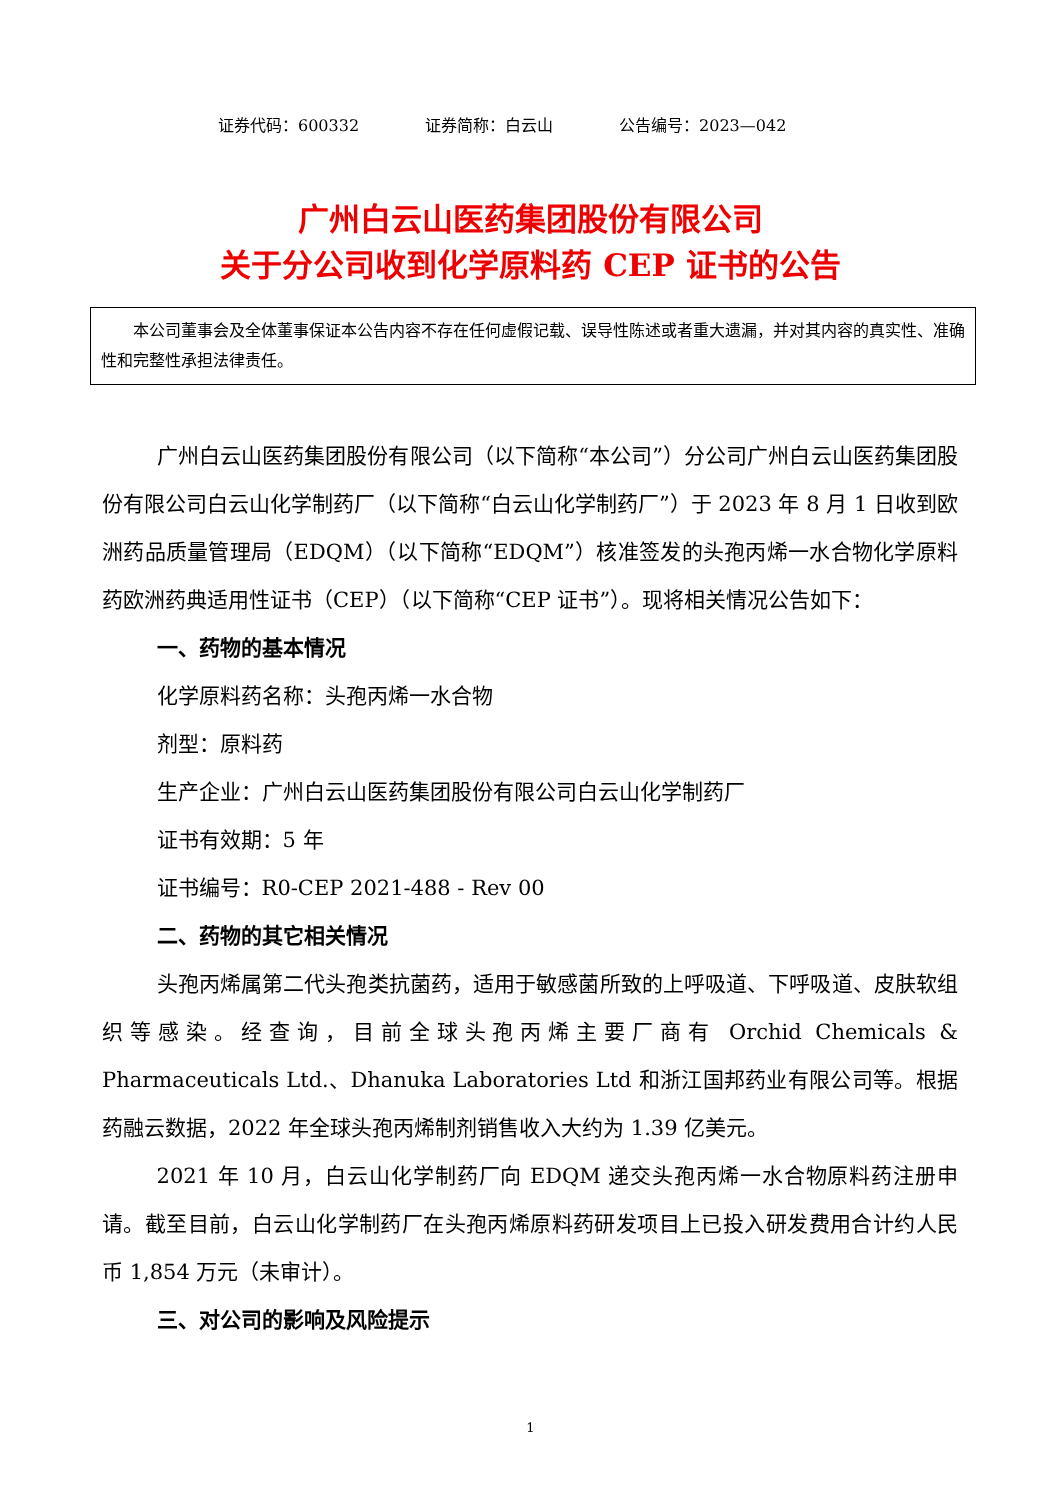证券代码：600332 证券简称：白云山 公告编号：2023—042
广州白云山医药集团股份有限公司
关于分公司收到化学原料药 CEP 证书的公告
本公司董事会及全体董事保证本公告内容不存在任何虚假记载、误导性陈述或者重大遗漏，并对其内容的真实性、准确性和完整性承担法律责任。
广州白云山医药集团股份有限公司（以下简称“本公司”）分公司广州白云山医药集团股份有限公司白云山化学制药厂（以下简称“白云山化学制药厂”）于 2023 年 8 月 1 日收到欧洲药品质量管理局（EDQM）（以下简称“EDQM”）核准签发的头孢丙烯一水合物化学原料药欧洲药典适用性证书（CEP）（以下简称“CEP 证书”）。现将相关情况公告如下：
一、药物的基本情况
化学原料药名称：头孢丙烯一水合物
剂型：原料药
生产企业：广州白云山医药集团股份有限公司白云山化学制药厂
证书有效期：5 年
证书编号：R0-CEP 2021-488 - Rev 00
二、药物的其它相关情况
头孢丙烯属第二代头孢类抗菌药，适用于敏感菌所致的上呼吸道、下呼吸道、皮肤软组织等感染。经查询，目前全球头孢丙烯主要厂商有 Orchid Chemicals & Pharmaceuticals Ltd.、Dhanuka Laboratories Ltd 和浙江国邦药业有限公司等。根据药融云数据，2022 年全球头孢丙烯制剂销售收入大约为 1.39 亿美元。
2021 年 10 月，白云山化学制药厂向 EDQM 递交头孢丙烯一水合物原料药注册申请。截至目前，白云山化学制药厂在头孢丙烯原料药研发项目上已投入研发费用合计约人民币 1,854 万元（未审计）。
三、对公司的影响及风险提示
1